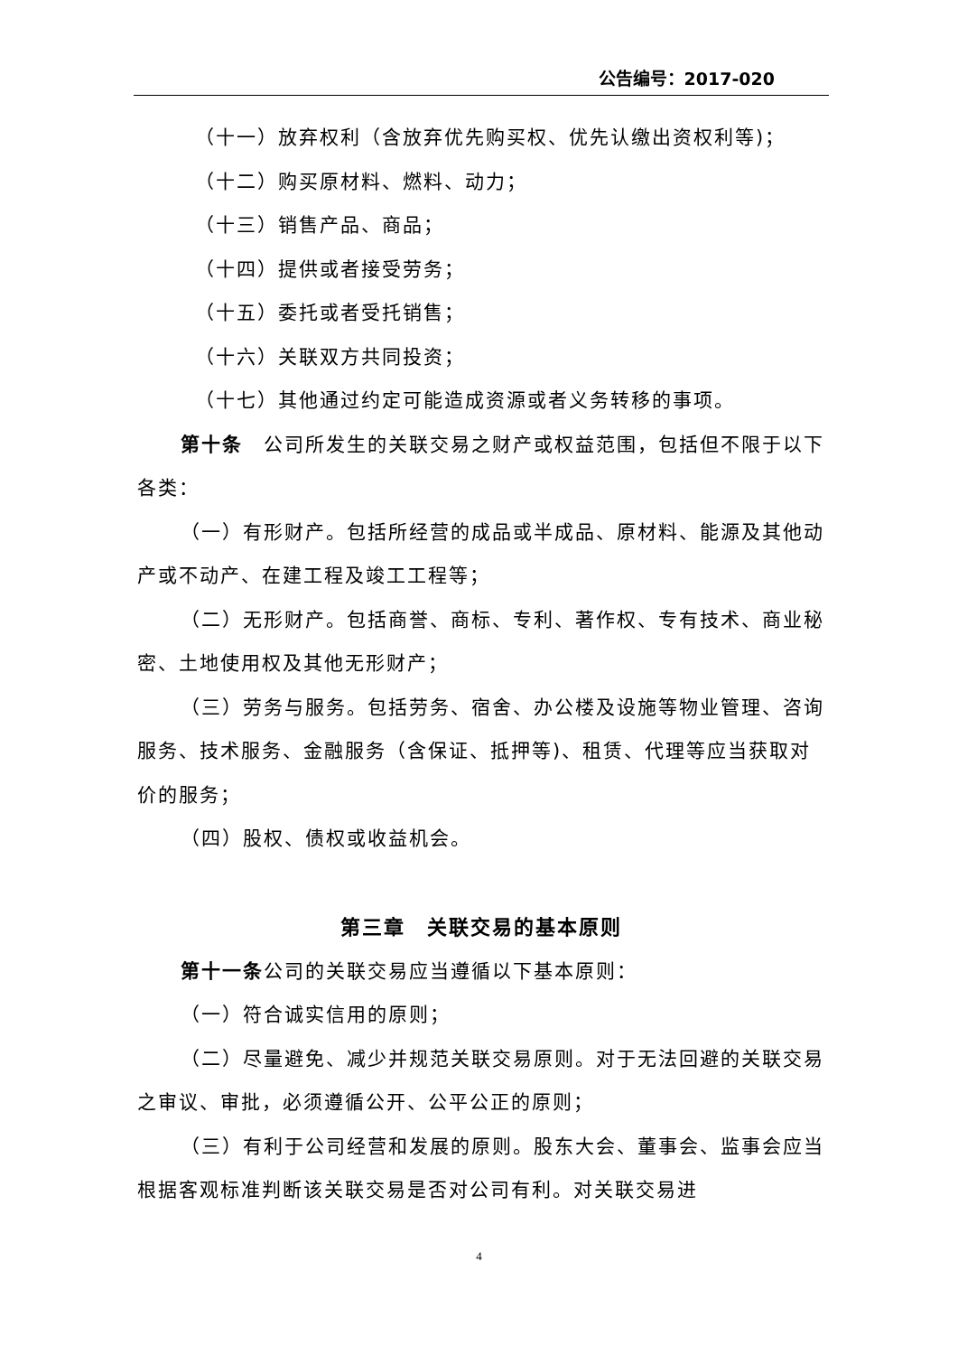公告编号：2017-020
（十一）放弃权利（含放弃优先购买权、优先认缴出资权利等)；
（十二）购买原材料、燃料、动力；
（十三）销售产品、商品；
（十四）提供或者接受劳务；
（十五）委托或者受托销售；
（十六）关联双方共同投资；
（十七）其他通过约定可能造成资源或者义务转移的事项。
第十条　公司所发生的关联交易之财产或权益范围，包括但不限于以下各类：
（一）有形财产。包括所经营的成品或半成品、原材料、能源及其他动产或不动产、在建工程及竣工工程等；
（二）无形财产。包括商誉、商标、专利、著作权、专有技术、商业秘密、土地使用权及其他无形财产；
（三）劳务与服务。包括劳务、宿舍、办公楼及设施等物业管理、咨询服务、技术服务、金融服务（含保证、抵押等)、租赁、代理等应当获取对价的服务；
（四）股权、债权或收益机会。
第三章　关联交易的基本原则
第十一条公司的关联交易应当遵循以下基本原则：
（一）符合诚实信用的原则；
（二）尽量避免、减少并规范关联交易原则。对于无法回避的关联交易之审议、审批，必须遵循公开、公平公正的原则；
（三）有利于公司经营和发展的原则。股东大会、董事会、监事会应当根据客观标准判断该关联交易是否对公司有利。对关联交易进
4